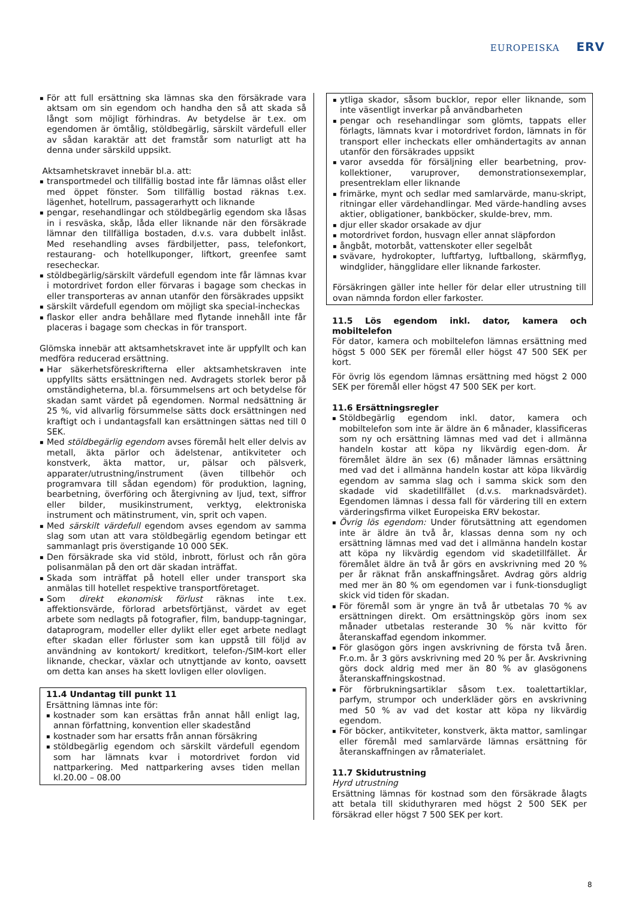EUROPEISKA ERV
För att full ersättning ska lämnas ska den försäkrade vara aktsam om sin egendom och handha den så att skada så långt som möjligt förhindras. Av betydelse är t.ex. om egendomen är ömtålig, stöldbegärlig, särskilt värdefull eller av sådan karaktär att det framstår som naturligt att ha denna under särskild uppsikt.
Aktsamhetskravet innebär bl.a. att:
transportmedel och tillfällig bostad inte får lämnas olåst eller med öppet fönster. Som tillfällig bostad räknas t.ex. lägenhet, hotellrum, passagerarhytt och liknande
pengar, resehandlingar och stöldbegärlig egendom ska låsas in i resväska, skåp, låda eller liknande när den försäkrade lämnar den tillfälliga bostaden, d.v.s. vara dubbelt inlåst. Med resehandling avses färdbiljetter, pass, telefonkort, restaurang- och hotellkuponger, liftkort, greenfee samt resecheckar.
stöldbegärlig/särskilt värdefull egendom inte får lämnas kvar i motordrivet fordon eller förvaras i bagage som checkas in eller transporteras av annan utanför den försäkrades uppsikt
särskilt värdefull egendom om möjligt ska special-incheckas
flaskor eller andra behållare med flytande innehåll inte får placeras i bagage som checkas in för transport.
Glömska innebär att aktsamhetskravet inte är uppfyllt och kan medföra reducerad ersättning.
Har säkerhetsföreskrifterna eller aktsamhetskraven inte uppfyllts sätts ersättningen ned. Avdragets storlek beror på omständigheterna, bl.a. försummelsens art och betydelse för skadan samt värdet på egendomen. Normal nedsättning är 25 %, vid allvarlig försummelse sätts dock ersättningen ned kraftigt och i undantagsfall kan ersättningen sättas ned till 0 SEK.
Med stöldbegärlig egendom avses föremål helt eller delvis av metall, äkta pärlor och ädelstenar, antikviteter och konstverk, äkta mattor, ur, pälsar och pälsverk, apparater/utrustning/instrument (även tillbehör och programvara till sådan egendom) för produktion, lagning, bearbetning, överföring och återgivning av ljud, text, siffror eller bilder, musikinstrument, verktyg, elektroniska instrument och mätinstrument, vin, sprit och vapen.
Med särskilt värdefull egendom avses egendom av samma slag som utan att vara stöldbegärlig egendom betingar ett sammanlagt pris överstigande 10 000 SEK.
Den försäkrade ska vid stöld, inbrott, förlust och rån göra polisanmälan på den ort där skadan inträffat.
Skada som inträffat på hotell eller under transport ska anmälas till hotellet respektive transportföretaget.
Som direkt ekonomisk förlust räknas inte t.ex. affektionsvärde, förlorad arbetsförtjänst, värdet av eget arbete som nedlagts på fotografier, film, bandupp-tagningar, dataprogram, modeller eller dylikt eller eget arbete nedlagt efter skadan eller förluster som kan uppstå till följd av användning av kontokort/ kreditkort, telefon-/SIM-kort eller liknande, checkar, växlar och utnyttjande av konto, oavsett om detta kan anses ha skett lovligen eller olovligen.
11.4 Undantag till punkt 11
Ersättning lämnas inte för:
kostnader som kan ersättas från annat håll enligt lag, annan författning, konvention eller skadestånd
kostnader som har ersatts från annan försäkring
stöldbegärlig egendom och särskilt värdefull egendom som har lämnats kvar i motordrivet fordon vid nattparkering. Med nattparkering avses tiden mellan kl.20.00 – 08.00
ytliga skador, såsom bucklor, repor eller liknande, som inte väsentligt inverkar på användbarheten
pengar och resehandlingar som glömts, tappats eller förlagts, lämnats kvar i motordrivet fordon, lämnats in för transport eller incheckats eller omhändertagits av annan utanför den försäkrades uppsikt
varor avsedda för försäljning eller bearbetning, prov-kollektioner, varuprover, demonstrationsexemplar, presentreklam eller liknande
frimärke, mynt och sedlar med samlarvärde, manu-skript, ritningar eller värdehandlingar. Med värde-handling avses aktier, obligationer, bankböcker, skulde-brev, mm.
djur eller skador orsakade av djur
motordrivet fordon, husvagn eller annat släpfordon
ångbåt, motorbåt, vattenskoter eller segelbåt
svävare, hydrokopter, luftfartyg, luftballong, skärmflyg, windglider, hängglidare eller liknande farkoster.
Försäkringen gäller inte heller för delar eller utrustning till ovan nämnda fordon eller farkoster.
11.5 Lös egendom inkl. dator, kamera och mobiltelefon
För dator, kamera och mobiltelefon lämnas ersättning med högst 5 000 SEK per föremål eller högst 47 500 SEK per kort.
För övrig lös egendom lämnas ersättning med högst 2 000 SEK per föremål eller högst 47 500 SEK per kort.
11.6 Ersättningsregler
Stöldbegärlig egendom inkl. dator, kamera och mobiltelefon som inte är äldre än 6 månader, klassificeras som ny och ersättning lämnas med vad det i allmänna handeln kostar att köpa ny likvärdig egen-dom. Är föremålet äldre än sex (6) månader lämnas ersättning med vad det i allmänna handeln kostar att köpa likvärdig egendom av samma slag och i samma skick som den skadade vid skadetillfället (d.v.s. marknadsvärdet). Egendomen lämnas i dessa fall för värdering till en extern värderingsfirma vilket Europeiska ERV bekostar.
Övrig lös egendom: Under förutsättning att egendomen inte är äldre än två år, klassas denna som ny och ersättning lämnas med vad det i allmänna handeln kostar att köpa ny likvärdig egendom vid skadetillfället. Är föremålet äldre än två år görs en avskrivning med 20 % per år räknat från anskaffningsåret. Avdrag görs aldrig med mer än 80 % om egendomen var i funk-tionsdugligt skick vid tiden för skadan.
För föremål som är yngre än två år utbetalas 70 % av ersättningen direkt. Om ersättningsköp görs inom sex månader utbetalas resterande 30 % när kvitto för återanskaffad egendom inkommer.
För glasögon görs ingen avskrivning de första två åren. Fr.o.m. år 3 görs avskrivning med 20 % per år. Avskrivning görs dock aldrig med mer än 80 % av glasögonens återanskaffningskostnad.
För förbrukningsartiklar såsom t.ex. toalettartiklar, parfym, strumpor och underkläder görs en avskrivning med 50 % av vad det kostar att köpa ny likvärdig egendom.
För böcker, antikviteter, konstverk, äkta mattor, samlingar eller föremål med samlarvärde lämnas ersättning för återanskaffningen av råmaterialet.
11.7 Skidutrustning
Hyrd utrustning
Ersättning lämnas för kostnad som den försäkrade ålagts att betala till skiduthyraren med högst 2 500 SEK per försäkrad eller högst 7 500 SEK per kort.
8